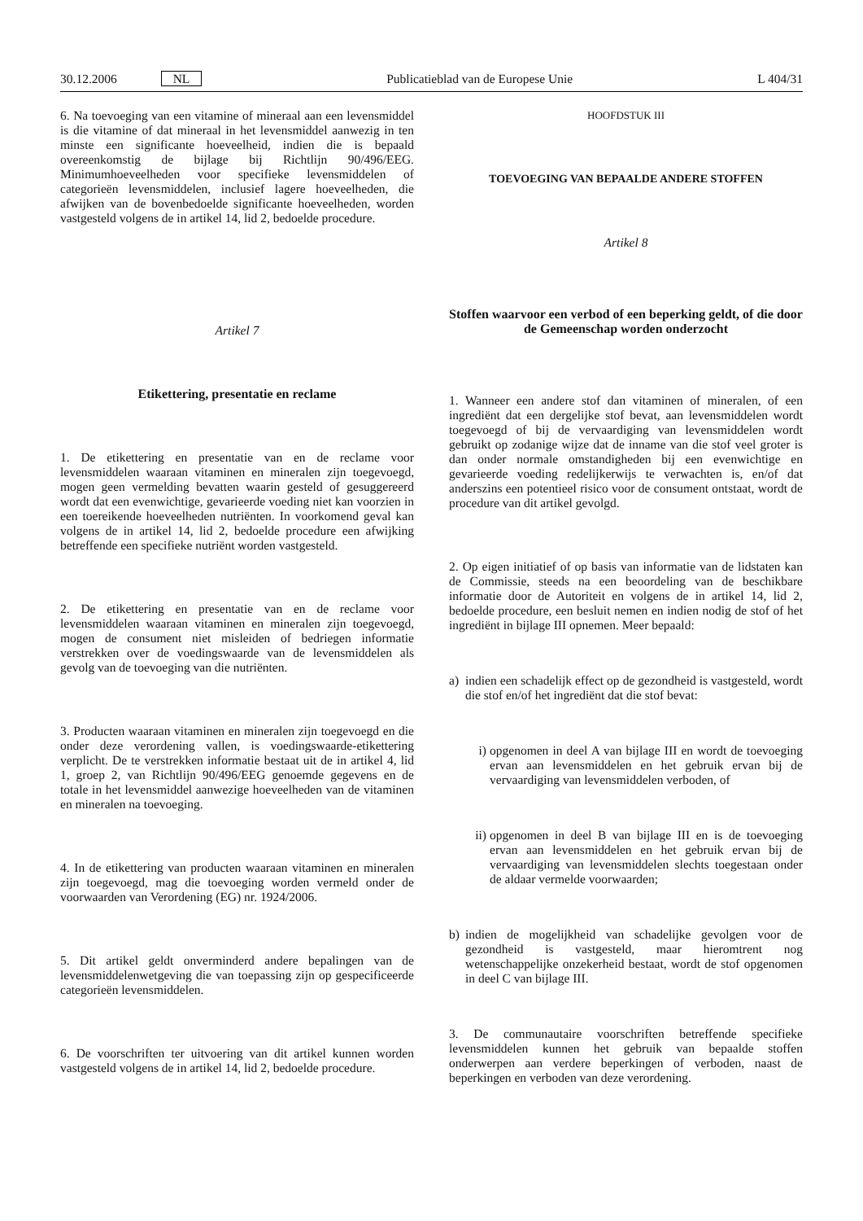30.12.2006 NL Publicatieblad van de Europese Unie L 404/31
6. Na toevoeging van een vitamine of mineraal aan een levensmiddel is die vitamine of dat mineraal in het levensmiddel aanwezig in ten minste een significante hoeveelheid, indien die is bepaald overeenkomstig de bijlage bij Richtlijn 90/496/EEG. Minimumhoeveelheden voor specifieke levensmiddelen of categorieën levensmiddelen, inclusief lagere hoeveelheden, die afwijken van de bovenbedoelde significante hoeveelheden, worden vastgesteld volgens de in artikel 14, lid 2, bedoelde procedure.
Artikel 7
Etikettering, presentatie en reclame
1. De etikettering en presentatie van en de reclame voor levensmiddelen waaraan vitaminen en mineralen zijn toegevoegd, mogen geen vermelding bevatten waarin gesteld of gesuggereerd wordt dat een evenwichtige, gevarieerde voeding niet kan voorzien in een toereikende hoeveelheden nutriënten. In voorkomend geval kan volgens de in artikel 14, lid 2, bedoelde procedure een afwijking betreffende een specifieke nutriënt worden vastgesteld.
2. De etikettering en presentatie van en de reclame voor levensmiddelen waaraan vitaminen en mineralen zijn toegevoegd, mogen de consument niet misleiden of bedriegen informatie verstrekken over de voedingswaarde van de levensmiddelen als gevolg van de toevoeging van die nutriënten.
3. Producten waaraan vitaminen en mineralen zijn toegevoegd en die onder deze verordening vallen, is voedingswaarde-etikettering verplicht. De te verstrekken informatie bestaat uit de in artikel 4, lid 1, groep 2, van Richtlijn 90/496/EEG genoemde gegevens en de totale in het levensmiddel aanwezige hoeveelheden van de vitaminen en mineralen na toevoeging.
4. In de etikettering van producten waaraan vitaminen en mineralen zijn toegevoegd, mag die toevoeging worden vermeld onder de voorwaarden van Verordening (EG) nr. 1924/2006.
5. Dit artikel geldt onverminderd andere bepalingen van de levensmiddelenwetgeving die van toepassing zijn op gespecificeerde categorieën levensmiddelen.
6. De voorschriften ter uitvoering van dit artikel kunnen worden vastgesteld volgens de in artikel 14, lid 2, bedoelde procedure.
HOOFDSTUK III
TOEVOEGING VAN BEPAALDE ANDERE STOFFEN
Artikel 8
Stoffen waarvoor een verbod of een beperking geldt, of die door de Gemeenschap worden onderzocht
1. Wanneer een andere stof dan vitaminen of mineralen, of een ingrediënt dat een dergelijke stof bevat, aan levensmiddelen wordt toegevoegd of bij de vervaardiging van levensmiddelen wordt gebruikt op zodanige wijze dat de inname van die stof veel groter is dan onder normale omstandigheden bij een evenwichtige en gevarieerde voeding redelijkerwijs te verwachten is, en/of dat anderszins een potentieel risico voor de consument ontstaat, wordt de procedure van dit artikel gevolgd.
2. Op eigen initiatief of op basis van informatie van de lidstaten kan de Commissie, steeds na een beoordeling van de beschikbare informatie door de Autoriteit en volgens de in artikel 14, lid 2, bedoelde procedure, een besluit nemen en indien nodig de stof of het ingrediënt in bijlage III opnemen. Meer bepaald:
a) indien een schadelijk effect op de gezondheid is vastgesteld, wordt die stof en/of het ingrediënt dat die stof bevat:
i) opgenomen in deel A van bijlage III en wordt de toevoeging ervan aan levensmiddelen en het gebruik ervan bij de vervaardiging van levensmiddelen verboden, of
ii) opgenomen in deel B van bijlage III en is de toevoeging ervan aan levensmiddelen en het gebruik ervan bij de vervaardiging van levensmiddelen slechts toegestaan onder de aldaar vermelde voorwaarden;
b) indien de mogelijkheid van schadelijke gevolgen voor de gezondheid is vastgesteld, maar hieromtrent nog wetenschappelijke onzekerheid bestaat, wordt de stof opgenomen in deel C van bijlage III.
3. De communautaire voorschriften betreffende specifieke levensmiddelen kunnen het gebruik van bepaalde stoffen onderwerpen aan verdere beperkingen of verboden, naast de beperkingen en verboden van deze verordening.